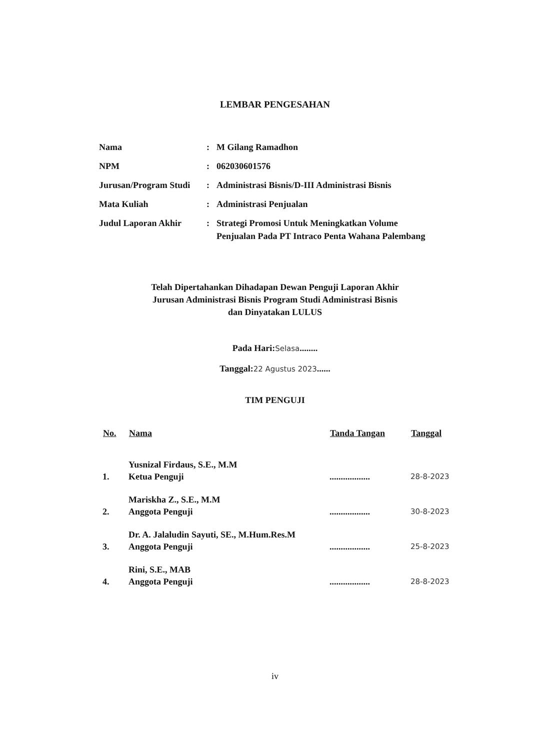LEMBAR PENGESAHAN
| Nama | : | M Gilang Ramadhon |
| NPM | : | 062030601576 |
| Jurusan/Program Studi | : | Administrasi Bisnis/D-III Administrasi Bisnis |
| Mata Kuliah | : | Administrasi Penjualan |
| Judul Laporan Akhir | : | Strategi Promosi Untuk Meningkatkan Volume Penjualan Pada PT Intraco Penta Wahana Palembang |
Telah Dipertahankan Dihadapan Dewan Penguji Laporan Akhir
Jurusan Administrasi Bisnis Program Studi Administrasi Bisnis
dan Dinyatakan LULUS
Pada Hari:Selasa........
Tanggal:22 Agustus 2023......
TIM PENGUJI
| No. | Nama | Tanda Tangan | Tanggal |
| --- | --- | --- | --- |
| 1. | Yusnizal Firdaus, S.E., M.M Ketua Penguji | .................. | 28-8-2023 |
| 2. | Mariskha Z., S.E., M.M Anggota Penguji | .................. | 30-8-2023 |
| 3. | Dr. A. Jalaludin Sayuti, SE., M.Hum.Res.M Anggota Penguji | .................. | 25-8-2023 |
| 4. | Rini, S.E., MAB Anggota Penguji | .................. | 28-8-2023 |
iv